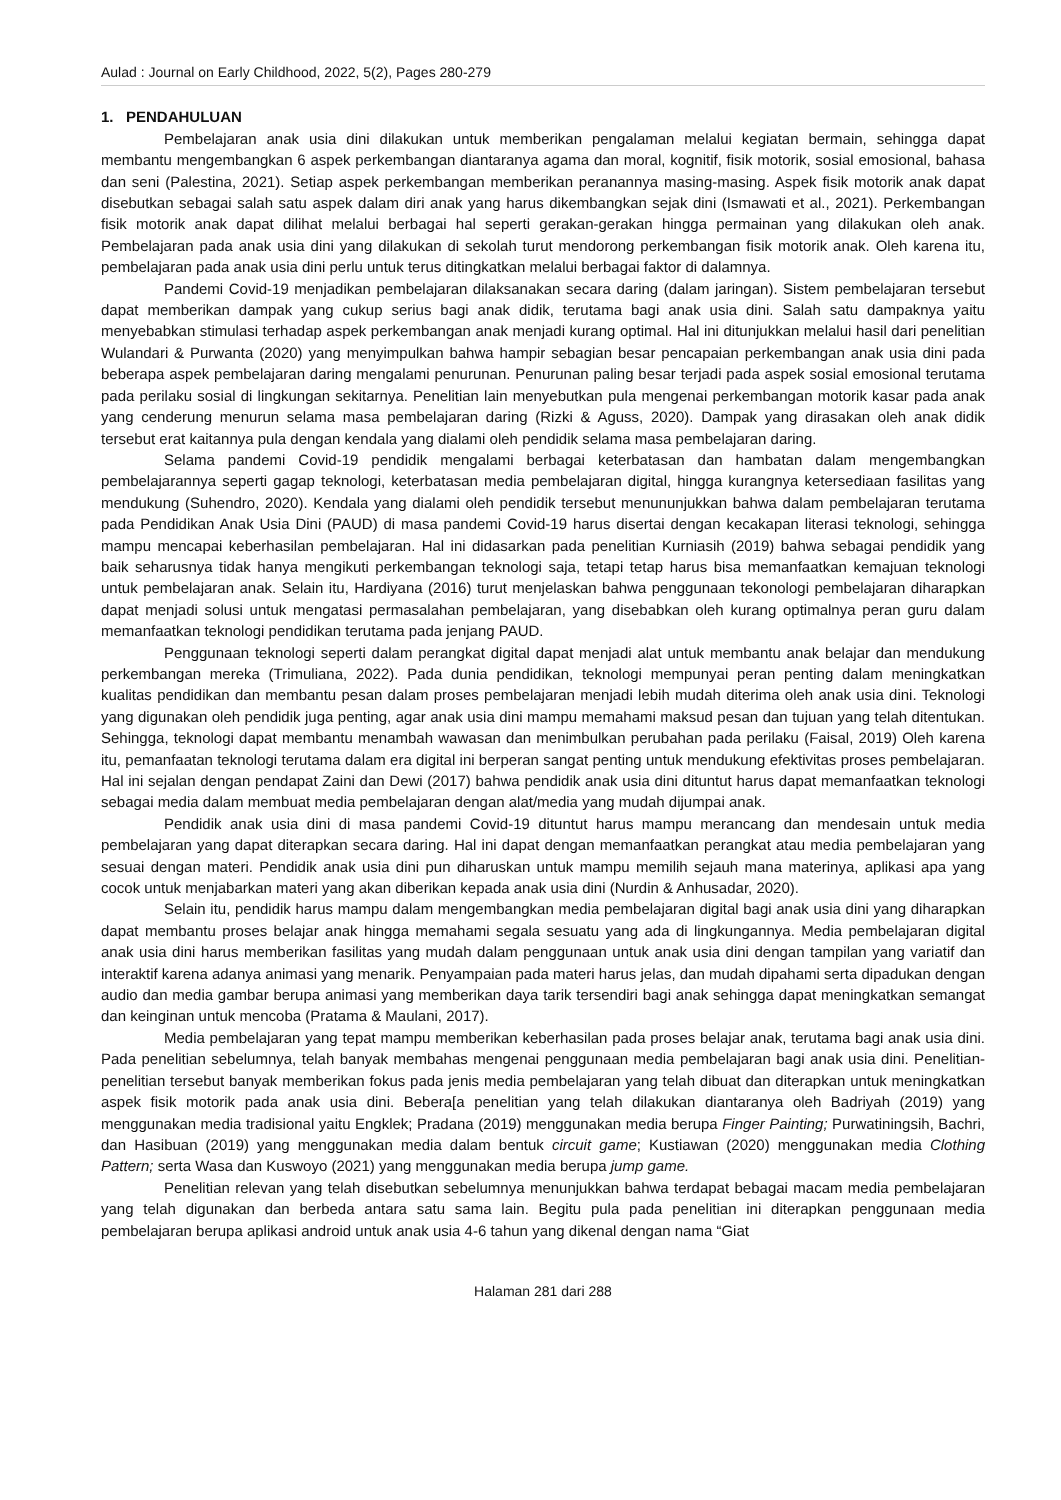Aulad : Journal on Early Childhood, 2022, 5(2), Pages 280-279
1. PENDAHULUAN
Pembelajaran anak usia dini dilakukan untuk memberikan pengalaman melalui kegiatan bermain, sehingga dapat membantu mengembangkan 6 aspek perkembangan diantaranya agama dan moral, kognitif, fisik motorik, sosial emosional, bahasa dan seni (Palestina, 2021). Setiap aspek perkembangan memberikan peranannya masing-masing. Aspek fisik motorik anak dapat disebutkan sebagai salah satu aspek dalam diri anak yang harus dikembangkan sejak dini (Ismawati et al., 2021). Perkembangan fisik motorik anak dapat dilihat melalui berbagai hal seperti gerakan-gerakan hingga permainan yang dilakukan oleh anak. Pembelajaran pada anak usia dini yang dilakukan di sekolah turut mendorong perkembangan fisik motorik anak. Oleh karena itu, pembelajaran pada anak usia dini perlu untuk terus ditingkatkan melalui berbagai faktor di dalamnya.
Pandemi Covid-19 menjadikan pembelajaran dilaksanakan secara daring (dalam jaringan). Sistem pembelajaran tersebut dapat memberikan dampak yang cukup serius bagi anak didik, terutama bagi anak usia dini. Salah satu dampaknya yaitu menyebabkan stimulasi terhadap aspek perkembangan anak menjadi kurang optimal. Hal ini ditunjukkan melalui hasil dari penelitian Wulandari & Purwanta (2020) yang menyimpulkan bahwa hampir sebagian besar pencapaian perkembangan anak usia dini pada beberapa aspek pembelajaran daring mengalami penurunan. Penurunan paling besar terjadi pada aspek sosial emosional terutama pada perilaku sosial di lingkungan sekitarnya. Penelitian lain menyebutkan pula mengenai perkembangan motorik kasar pada anak yang cenderung menurun selama masa pembelajaran daring (Rizki & Aguss, 2020). Dampak yang dirasakan oleh anak didik tersebut erat kaitannya pula dengan kendala yang dialami oleh pendidik selama masa pembelajaran daring.
Selama pandemi Covid-19 pendidik mengalami berbagai keterbatasan dan hambatan dalam mengembangkan pembelajarannya seperti gagap teknologi, keterbatasan media pembelajaran digital, hingga kurangnya ketersediaan fasilitas yang mendukung (Suhendro, 2020). Kendala yang dialami oleh pendidik tersebut menununjukkan bahwa dalam pembelajaran terutama pada Pendidikan Anak Usia Dini (PAUD) di masa pandemi Covid-19 harus disertai dengan kecakapan literasi teknologi, sehingga mampu mencapai keberhasilan pembelajaran. Hal ini didasarkan pada penelitian Kurniasih (2019) bahwa sebagai pendidik yang baik seharusnya tidak hanya mengikuti perkembangan teknologi saja, tetapi tetap harus bisa memanfaatkan kemajuan teknologi untuk pembelajaran anak. Selain itu, Hardiyana (2016) turut menjelaskan bahwa penggunaan tekonologi pembelajaran diharapkan dapat menjadi solusi untuk mengatasi permasalahan pembelajaran, yang disebabkan oleh kurang optimalnya peran guru dalam memanfaatkan teknologi pendidikan terutama pada jenjang PAUD.
Penggunaan teknologi seperti dalam perangkat digital dapat menjadi alat untuk membantu anak belajar dan mendukung perkembangan mereka (Trimuliana, 2022). Pada dunia pendidikan, teknologi mempunyai peran penting dalam meningkatkan kualitas pendidikan dan membantu pesan dalam proses pembelajaran menjadi lebih mudah diterima oleh anak usia dini. Teknologi yang digunakan oleh pendidik juga penting, agar anak usia dini mampu memahami maksud pesan dan tujuan yang telah ditentukan. Sehingga, teknologi dapat membantu menambah wawasan dan menimbulkan perubahan pada perilaku (Faisal, 2019) Oleh karena itu, pemanfaatan teknologi terutama dalam era digital ini berperan sangat penting untuk mendukung efektivitas proses pembelajaran. Hal ini sejalan dengan pendapat Zaini dan Dewi (2017) bahwa pendidik anak usia dini dituntut harus dapat memanfaatkan teknologi sebagai media dalam membuat media pembelajaran dengan alat/media yang mudah dijumpai anak.
Pendidik anak usia dini di masa pandemi Covid-19 dituntut harus mampu merancang dan mendesain untuk media pembelajaran yang dapat diterapkan secara daring. Hal ini dapat dengan memanfaatkan perangkat atau media pembelajaran yang sesuai dengan materi. Pendidik anak usia dini pun diharuskan untuk mampu memilih sejauh mana materinya, aplikasi apa yang cocok untuk menjabarkan materi yang akan diberikan kepada anak usia dini (Nurdin & Anhusadar, 2020).
Selain itu, pendidik harus mampu dalam mengembangkan media pembelajaran digital bagi anak usia dini yang diharapkan dapat membantu proses belajar anak hingga memahami segala sesuatu yang ada di lingkungannya. Media pembelajaran digital anak usia dini harus memberikan fasilitas yang mudah dalam penggunaan untuk anak usia dini dengan tampilan yang variatif dan interaktif karena adanya animasi yang menarik. Penyampaian pada materi harus jelas, dan mudah dipahami serta dipadukan dengan audio dan media gambar berupa animasi yang memberikan daya tarik tersendiri bagi anak sehingga dapat meningkatkan semangat dan keinginan untuk mencoba (Pratama & Maulani, 2017).
Media pembelajaran yang tepat mampu memberikan keberhasilan pada proses belajar anak, terutama bagi anak usia dini. Pada penelitian sebelumnya, telah banyak membahas mengenai penggunaan media pembelajaran bagi anak usia dini. Penelitian-penelitian tersebut banyak memberikan fokus pada jenis media pembelajaran yang telah dibuat dan diterapkan untuk meningkatkan aspek fisik motorik pada anak usia dini. Bebera[a penelitian yang telah dilakukan diantaranya oleh Badriyah (2019) yang menggunakan media tradisional yaitu Engklek; Pradana (2019) menggunakan media berupa Finger Painting; Purwatiningsih, Bachri, dan Hasibuan (2019) yang menggunakan media dalam bentuk circuit game; Kustiawan (2020) menggunakan media Clothing Pattern; serta Wasa dan Kuswoyo (2021) yang menggunakan media berupa jump game.
Penelitian relevan yang telah disebutkan sebelumnya menunjukkan bahwa terdapat bebagai macam media pembelajaran yang telah digunakan dan berbeda antara satu sama lain. Begitu pula pada penelitian ini diterapkan penggunaan media pembelajaran berupa aplikasi android untuk anak usia 4-6 tahun yang dikenal dengan nama “Giat
Halaman 281 dari 288